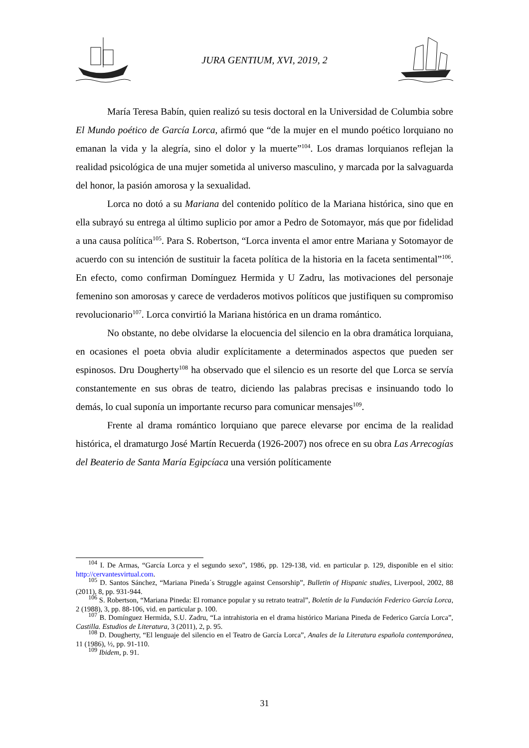JURA GENTIUM, XVI, 2019, 2
María Teresa Babín, quien realizó su tesis doctoral en la Universidad de Columbia sobre El Mundo poético de García Lorca, afirmó que “de la mujer en el mundo poético lorquiano no emanan la vida y la alegría, sino el dolor y la muerte”<sup>104</sup>. Los dramas lorquianos reflejan la realidad psicológica de una mujer sometida al universo masculino, y marcada por la salvaguarda del honor, la pasión amorosa y la sexualidad.
Lorca no dotó a su Mariana del contenido político de la Mariana histórica, sino que en ella subrayó su entrega al último suplicio por amor a Pedro de Sotomayor, más que por fidelidad a una causa política<sup>105</sup>. Para S. Robertson, “Lorca inventa el amor entre Mariana y Sotomayor de acuerdo con su intención de sustituir la faceta política de la historia en la faceta sentimental”<sup>106</sup>. En efecto, como confirman Domínguez Hermida y U Zadru, las motivaciones del personaje femenino son amorosas y carece de verdaderos motivos políticos que justifiquen su compromiso revolucionario<sup>107</sup>. Lorca convirtió la Mariana histórica en un drama romántico.
No obstante, no debe olvidarse la elocuencia del silencio en la obra dramática lorquiana, en ocasiones el poeta obvia aludir explícitamente a determinados aspectos que pueden ser espinosos. Dru Dougherty<sup>108</sup> ha observado que el silencio es un resorte del que Lorca se servía constantemente en sus obras de teatro, diciendo las palabras precisas e insinuando todo lo demás, lo cual suponía un importante recurso para comunicar mensajes<sup>109</sup>.
Frente al drama romántico lorquiano que parece elevarse por encima de la realidad histórica, el dramaturgo José Martín Recuerda (1926-2007) nos ofrece en su obra Las Arrecogías del Beaterio de Santa María Egipcíaca una versión políticamente
<sup>104</sup> I. De Armas, “García Lorca y el segundo sexo”, 1986, pp. 129-138, vid. en particular p. 129, disponible en el sitio: http://cervantesvirtual.com.
<sup>105</sup> D. Santos Sánchez, “Mariana Pineda´s Struggle against Censorship”, Bulletin of Hispanic studies, Liverpool, 2002, 88 (2011), 8, pp. 931-944.
<sup>106</sup> S. Robertson, “Mariana Pineda: El romance popular y su retrato teatral”, Boletín de la Fundación Federico García Lorca, 2 (1988), 3, pp. 88-106, vid. en particular p. 100.
<sup>107</sup> B. Domínguez Hermida, S.U. Zadru, “La intrahistoria en el drama histórico Mariana Pineda de Federico García Lorca”, Castilla. Estudios de Literatura, 3 (2011), 2, p. 95.
<sup>108</sup> D. Dougherty, “El lenguaje del silencio en el Teatro de García Lorca”, Anales de la Literatura española contemporánea, 11 (1986), ½, pp. 91-110.
<sup>109</sup> Ibidem, p. 91.
31